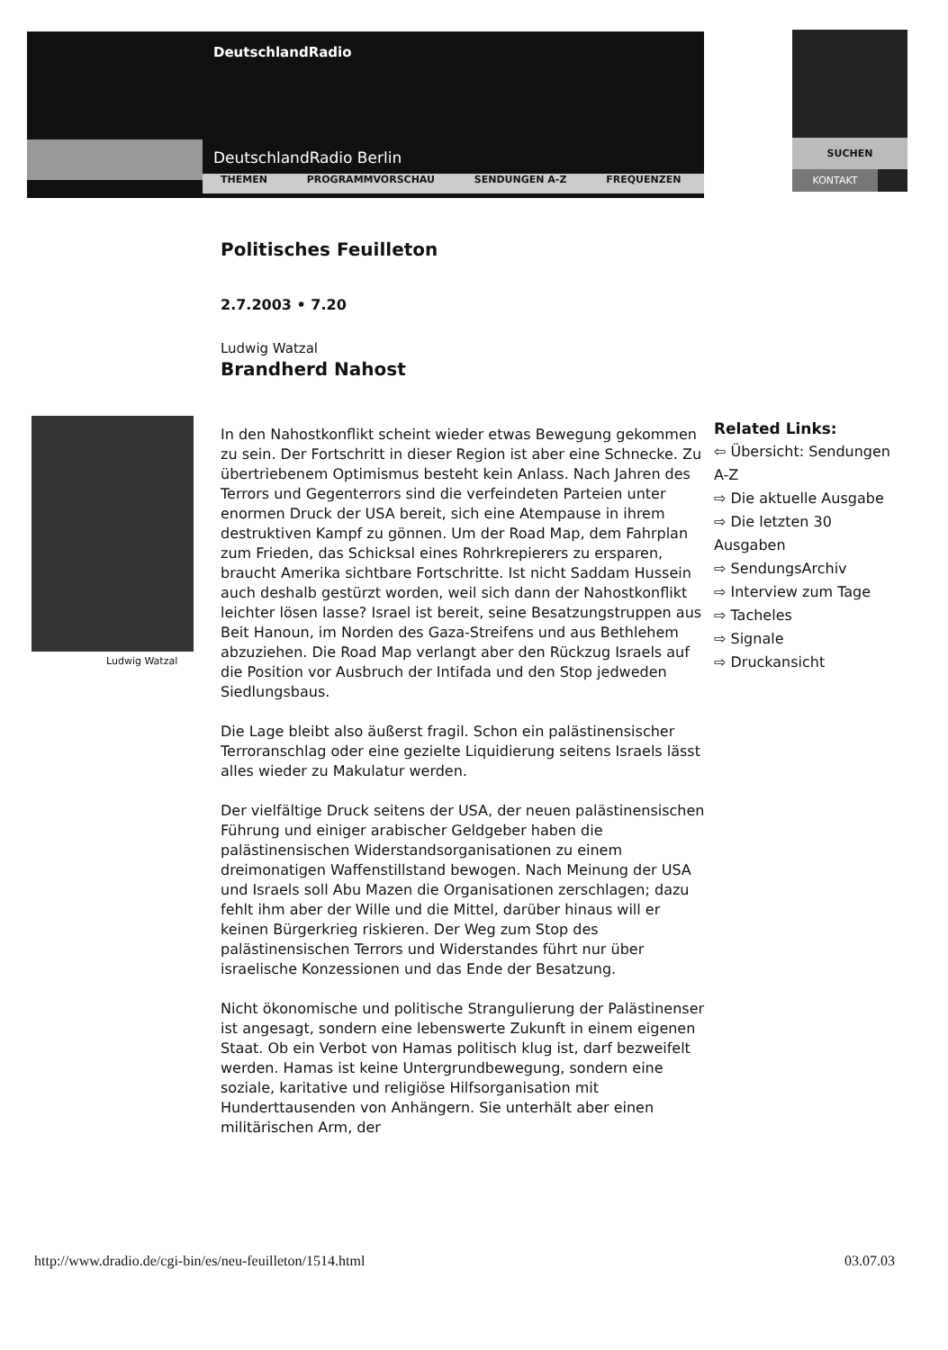DeutschlandRadio
DeutschlandRadio Berlin
THEMEN PROGRAMMVORSCHAU SENDUNGEN A-Z FREQUENZEN
SUCHEN
KONTAKT
Ludwig Watzal
Politisches Feuilleton
2.7.2003 • 7.20
Ludwig Watzal
Brandherd Nahost
In den Nahostkonflikt scheint wieder etwas Bewegung gekommen zu sein. Der Fortschritt in dieser Region ist aber eine Schnecke. Zu übertriebenem Optimismus besteht kein Anlass. Nach Jahren des Terrors und Gegenterrors sind die verfeindeten Parteien unter enormen Druck der USA bereit, sich eine Atempause in ihrem destruktiven Kampf zu gönnen. Um der Road Map, dem Fahrplan zum Frieden, das Schicksal eines Rohrkrepierers zu ersparen, braucht Amerika sichtbare Fortschritte. Ist nicht Saddam Hussein auch deshalb gestürzt worden, weil sich dann der Nahostkonflikt leichter lösen lasse? Israel ist bereit, seine Besatzungstruppen aus Beit Hanoun, im Norden des Gaza-Streifens und aus Bethlehem abzuziehen. Die Road Map verlangt aber den Rückzug Israels auf die Position vor Ausbruch der Intifada und den Stop jedweden Siedlungsbaus.
Die Lage bleibt also äußerst fragil. Schon ein palästinensischer Terroranschlag oder eine gezielte Liquidierung seitens Israels lässt alles wieder zu Makulatur werden.
Der vielfältige Druck seitens der USA, der neuen palästinensischen Führung und einiger arabischer Geldgeber haben die palästinensischen Widerstandsorganisationen zu einem dreimonatigen Waffenstillstand bewogen. Nach Meinung der USA und Israels soll Abu Mazen die Organisationen zerschlagen; dazu fehlt ihm aber der Wille und die Mittel, darüber hinaus will er keinen Bürgerkrieg riskieren. Der Weg zum Stop des palästinensischen Terrors und Widerstandes führt nur über israelische Konzessionen und das Ende der Besatzung.
Nicht ökonomische und politische Strangulierung der Palästinenser ist angesagt, sondern eine lebenswerte Zukunft in einem eigenen Staat. Ob ein Verbot von Hamas politisch klug ist, darf bezweifelt werden. Hamas ist keine Untergrundbewegung, sondern eine soziale, karitative und religiöse Hilfsorganisation mit Hunderttausenden von Anhängern. Sie unterhält aber einen militärischen Arm, der
Related Links:
⇦ Übersicht: Sendungen A-Z
⇨ Die aktuelle Ausgabe
⇨ Die letzten 30 Ausgaben
⇨ SendungsArchiv
⇨ Interview zum Tage
⇨ Tacheles
⇨ Signale
⇨ Druckansicht
http://www.dradio.de/cgi-bin/es/neu-feuilleton/1514.html
03.07.03